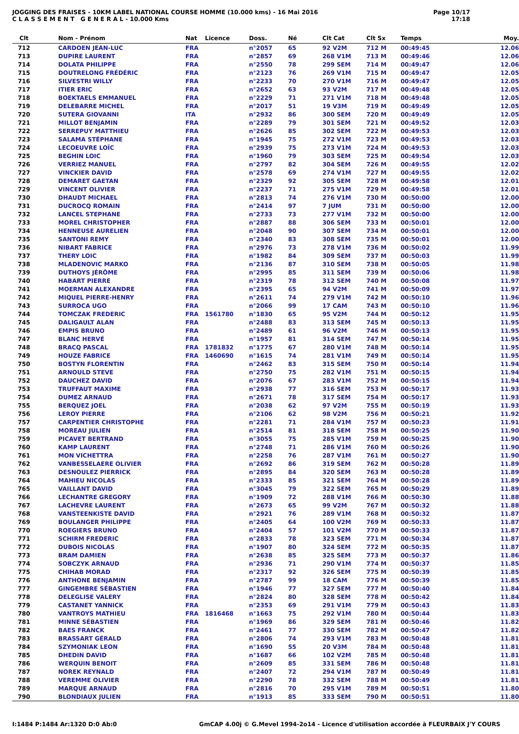JOGGING DES FRAISES - 10KM LABEL NATIONAL COURSE HOMME (10.000 kms) - 16 Mai 2016
C L A S S E M E N T G E N E R A L - 10.000 Kms
Page 10/17
17:18
| Clt | Nom - Prénom | Nat | Licence | Doss. | Né | Clt Cat | Clt Sx | Temps | Moy. |
| --- | --- | --- | --- | --- | --- | --- | --- | --- | --- |
| 712 | CARDOEN JEAN-LUC | FRA | | n°2057 | 65 | 92 V2M | 712 M | 00:49:45 | 12.06 |
| 713 | DUPIRE LAURENT | FRA | | n°2857 | 69 | 268 V1M | 713 M | 00:49:46 | 12.06 |
| 714 | DOLATA PHILIPPE | FRA | | n°2550 | 78 | 299 SEM | 714 M | 00:49:47 | 12.06 |
| 715 | DOUTRELONG FRÉDÉRIC | FRA | | n°2123 | 76 | 269 V1M | 715 M | 00:49:47 | 12.05 |
| 716 | SILVESTRI WILLY | FRA | | n°2233 | 70 | 270 V1M | 716 M | 00:49:47 | 12.05 |
| 717 | ITIER ERIC | FRA | | n°2652 | 63 | 93 V2M | 717 M | 00:49:48 | 12.05 |
| 718 | BOEKTAELS EMMANUEL | FRA | | n°2229 | 71 | 271 V1M | 718 M | 00:49:48 | 12.05 |
| 719 | DELEBARRE MICHEL | FRA | | n°2017 | 51 | 19 V3M | 719 M | 00:49:49 | 12.05 |
| 720 | SUTERA GIOVANNI | ITA | | n°2932 | 86 | 300 SEM | 720 M | 00:49:49 | 12.05 |
| 721 | MILLOT BENJAMIN | FRA | | n°2289 | 79 | 301 SEM | 721 M | 00:49:52 | 12.03 |
| 722 | SERREPUY MATTHIEU | FRA | | n°2626 | 85 | 302 SEM | 722 M | 00:49:53 | 12.03 |
| 723 | SALAMA STÉPHANE | FRA | | n°1945 | 75 | 272 V1M | 723 M | 00:49:53 | 12.03 |
| 724 | LECOEUVRE LOÏC | FRA | | n°2939 | 75 | 273 V1M | 724 M | 00:49:53 | 12.03 |
| 725 | BEGHIN LOIC | FRA | | n°1960 | 79 | 303 SEM | 725 M | 00:49:54 | 12.03 |
| 726 | VERRIEZ MANUEL | FRA | | n°2797 | 82 | 304 SEM | 726 M | 00:49:55 | 12.02 |
| 727 | VINCKIER DAVID | FRA | | n°2578 | 69 | 274 V1M | 727 M | 00:49:55 | 12.02 |
| 728 | DEMARET GAETAN | FRA | | n°2329 | 92 | 305 SEM | 728 M | 00:49:58 | 12.01 |
| 729 | VINCENT OLIVIER | FRA | | n°2237 | 71 | 275 V1M | 729 M | 00:49:58 | 12.01 |
| 730 | DHAUDT MICHAEL | FRA | | n°2813 | 74 | 276 V1M | 730 M | 00:50:00 | 12.00 |
| 731 | DUCROCQ ROMAIN | FRA | | n°2414 | 97 | 7 JUM | 731 M | 00:50:00 | 12.00 |
| 732 | LANCEL STEPHANE | FRA | | n°2733 | 73 | 277 V1M | 732 M | 00:50:00 | 12.00 |
| 733 | MOREL CHRISTOPHER | FRA | | n°2887 | 88 | 306 SEM | 733 M | 00:50:01 | 12.00 |
| 734 | HENNEUSE AURELIEN | FRA | | n°2048 | 90 | 307 SEM | 734 M | 00:50:01 | 12.00 |
| 735 | SANTONI REMY | FRA | | n°2340 | 83 | 308 SEM | 735 M | 00:50:01 | 12.00 |
| 736 | NIBART FABRICE | FRA | | n°2976 | 73 | 278 V1M | 736 M | 00:50:02 | 11.99 |
| 737 | THERY LOIC | FRA | | n°1982 | 84 | 309 SEM | 737 M | 00:50:03 | 11.99 |
| 738 | MLADENOVIC MARKO | FRA | | n°2136 | 87 | 310 SEM | 738 M | 00:50:05 | 11.98 |
| 739 | DUTHOYS JÉRÔME | FRA | | n°2995 | 85 | 311 SEM | 739 M | 00:50:06 | 11.98 |
| 740 | HABART PIERRE | FRA | | n°2319 | 78 | 312 SEM | 740 M | 00:50:08 | 11.97 |
| 741 | MOERMAN ALEXANDRE | FRA | | n°2395 | 65 | 94 V2M | 741 M | 00:50:09 | 11.97 |
| 742 | MIQUEL PIERRE-HENRY | FRA | | n°2611 | 74 | 279 V1M | 742 M | 00:50:10 | 11.96 |
| 743 | SURROCA UGO | FRA | | n°2066 | 99 | 17 CAM | 743 M | 00:50:10 | 11.96 |
| 744 | TOMCZAK FREDERIC | FRA | 1561780 | n°1830 | 65 | 95 V2M | 744 M | 00:50:12 | 11.95 |
| 745 | DALIGAULT ALAN | FRA | | n°2488 | 83 | 313 SEM | 745 M | 00:50:13 | 11.95 |
| 746 | EMPIS BRUNO | FRA | | n°2489 | 61 | 96 V2M | 746 M | 00:50:13 | 11.95 |
| 747 | BLANC HERVÉ | FRA | | n°1957 | 81 | 314 SEM | 747 M | 00:50:14 | 11.95 |
| 748 | BRACQ PASCAL | FRA | 1781832 | n°1775 | 67 | 280 V1M | 748 M | 00:50:14 | 11.95 |
| 749 | HOUZE FABRICE | FRA | 1460690 | n°1615 | 74 | 281 V1M | 749 M | 00:50:14 | 11.95 |
| 750 | BOSTYN FLORENTIN | FRA | | n°2462 | 83 | 315 SEM | 750 M | 00:50:14 | 11.94 |
| 751 | ARNOULD STEVE | FRA | | n°2750 | 75 | 282 V1M | 751 M | 00:50:15 | 11.94 |
| 752 | DAUCHEZ DAVID | FRA | | n°2076 | 67 | 283 V1M | 752 M | 00:50:15 | 11.94 |
| 753 | TRUFFAUT MAXIME | FRA | | n°2938 | 77 | 316 SEM | 753 M | 00:50:17 | 11.93 |
| 754 | DUMEZ ARNAUD | FRA | | n°2671 | 78 | 317 SEM | 754 M | 00:50:17 | 11.93 |
| 755 | BERQUEZ JOEL | FRA | | n°2038 | 62 | 97 V2M | 755 M | 00:50:19 | 11.93 |
| 756 | LEROY PIERRE | FRA | | n°2106 | 62 | 98 V2M | 756 M | 00:50:21 | 11.92 |
| 757 | CARPENTIER CHRISTOPHE | FRA | | n°2281 | 71 | 284 V1M | 757 M | 00:50:23 | 11.91 |
| 758 | MOREAU JULIEN | FRA | | n°2514 | 81 | 318 SEM | 758 M | 00:50:25 | 11.90 |
| 759 | PICAVET BERTRAND | FRA | | n°3055 | 75 | 285 V1M | 759 M | 00:50:25 | 11.90 |
| 760 | KAMP LAURENT | FRA | | n°2748 | 71 | 286 V1M | 760 M | 00:50:26 | 11.90 |
| 761 | MON VICHETTRA | FRA | | n°2258 | 76 | 287 V1M | 761 M | 00:50:27 | 11.90 |
| 762 | VANBESSELAERE OLIVIER | FRA | | n°2692 | 86 | 319 SEM | 762 M | 00:50:28 | 11.89 |
| 763 | DESNOULEZ PIERRICK | FRA | | n°2895 | 84 | 320 SEM | 763 M | 00:50:28 | 11.89 |
| 764 | MAHIEU NICOLAS | FRA | | n°2333 | 85 | 321 SEM | 764 M | 00:50:28 | 11.89 |
| 765 | VAILLANT DAVID | FRA | | n°3045 | 79 | 322 SEM | 765 M | 00:50:29 | 11.89 |
| 766 | LECHANTRE GREGORY | FRA | | n°1909 | 72 | 288 V1M | 766 M | 00:50:30 | 11.88 |
| 767 | LACHEVRE LAURENT | FRA | | n°2673 | 65 | 99 V2M | 767 M | 00:50:32 | 11.88 |
| 768 | VANSTEENKISTE DAVID | FRA | | n°2921 | 76 | 289 V1M | 768 M | 00:50:32 | 11.87 |
| 769 | BOULANGER PHILIPPE | FRA | | n°2405 | 64 | 100 V2M | 769 M | 00:50:33 | 11.87 |
| 770 | ROEGIERS BRUNO | FRA | | n°2404 | 57 | 101 V2M | 770 M | 00:50:33 | 11.87 |
| 771 | SCHIRM FREDERIC | FRA | | n°2833 | 78 | 323 SEM | 771 M | 00:50:34 | 11.87 |
| 772 | DUBOIS NICOLAS | FRA | | n°1907 | 80 | 324 SEM | 772 M | 00:50:35 | 11.87 |
| 773 | BRAM DAMIEN | FRA | | n°2638 | 85 | 325 SEM | 773 M | 00:50:37 | 11.86 |
| 774 | SOBCZYK ARNAUD | FRA | | n°2936 | 71 | 290 V1M | 774 M | 00:50:37 | 11.85 |
| 775 | CHIHAB MORAD | FRA | | n°2317 | 92 | 326 SEM | 775 M | 00:50:39 | 11.85 |
| 776 | ANTHONE BENJAMIN | FRA | | n°2787 | 99 | 18 CAM | 776 M | 00:50:39 | 11.85 |
| 777 | GINGEMBRE SÉBASTIEN | FRA | | n°1946 | 77 | 327 SEM | 777 M | 00:50:40 | 11.84 |
| 778 | DELEGLISE VALERY | FRA | | n°2824 | 80 | 328 SEM | 778 M | 00:50:42 | 11.84 |
| 779 | CASTANET YANNICK | FRA | | n°2353 | 69 | 291 V1M | 779 M | 00:50:43 | 11.83 |
| 780 | VANTROYS MATHIEU | FRA | 1816468 | n°1663 | 75 | 292 V1M | 780 M | 00:50:44 | 11.83 |
| 781 | MINNE SÉBASTIEN | FRA | | n°1969 | 86 | 329 SEM | 781 M | 00:50:46 | 11.82 |
| 782 | BAES FRANCK | FRA | | n°2461 | 77 | 330 SEM | 782 M | 00:50:47 | 11.82 |
| 783 | BRASSART GÉRALD | FRA | | n°2806 | 74 | 293 V1M | 783 M | 00:50:48 | 11.81 |
| 784 | SZYMONIAK LEON | FRA | | n°1690 | 55 | 20 V3M | 784 M | 00:50:48 | 11.81 |
| 785 | DHEDIN DAVID | FRA | | n°1687 | 66 | 102 V2M | 785 M | 00:50:48 | 11.81 |
| 786 | WERQUIN BENOIT | FRA | | n°2609 | 85 | 331 SEM | 786 M | 00:50:48 | 11.81 |
| 787 | NOREK REYNALD | FRA | | n°2407 | 72 | 294 V1M | 787 M | 00:50:49 | 11.81 |
| 788 | VEREMME OLIVIER | FRA | | n°2290 | 78 | 332 SEM | 788 M | 00:50:49 | 11.81 |
| 789 | MARQUE ARNAUD | FRA | | n°2816 | 70 | 295 V1M | 789 M | 00:50:51 | 11.80 |
| 790 | BLONDIAUX JULIEN | FRA | | n°1913 | 85 | 333 SEM | 790 M | 00:50:51 | 11.80 |
I:1484 P:1484 Ar:1320 D:0 Ab:0 GmCAP 4.00j © G.Mevel 1994-2o14 - Licence d'utilisation accordée à FLEURBAIX J'Y COURS